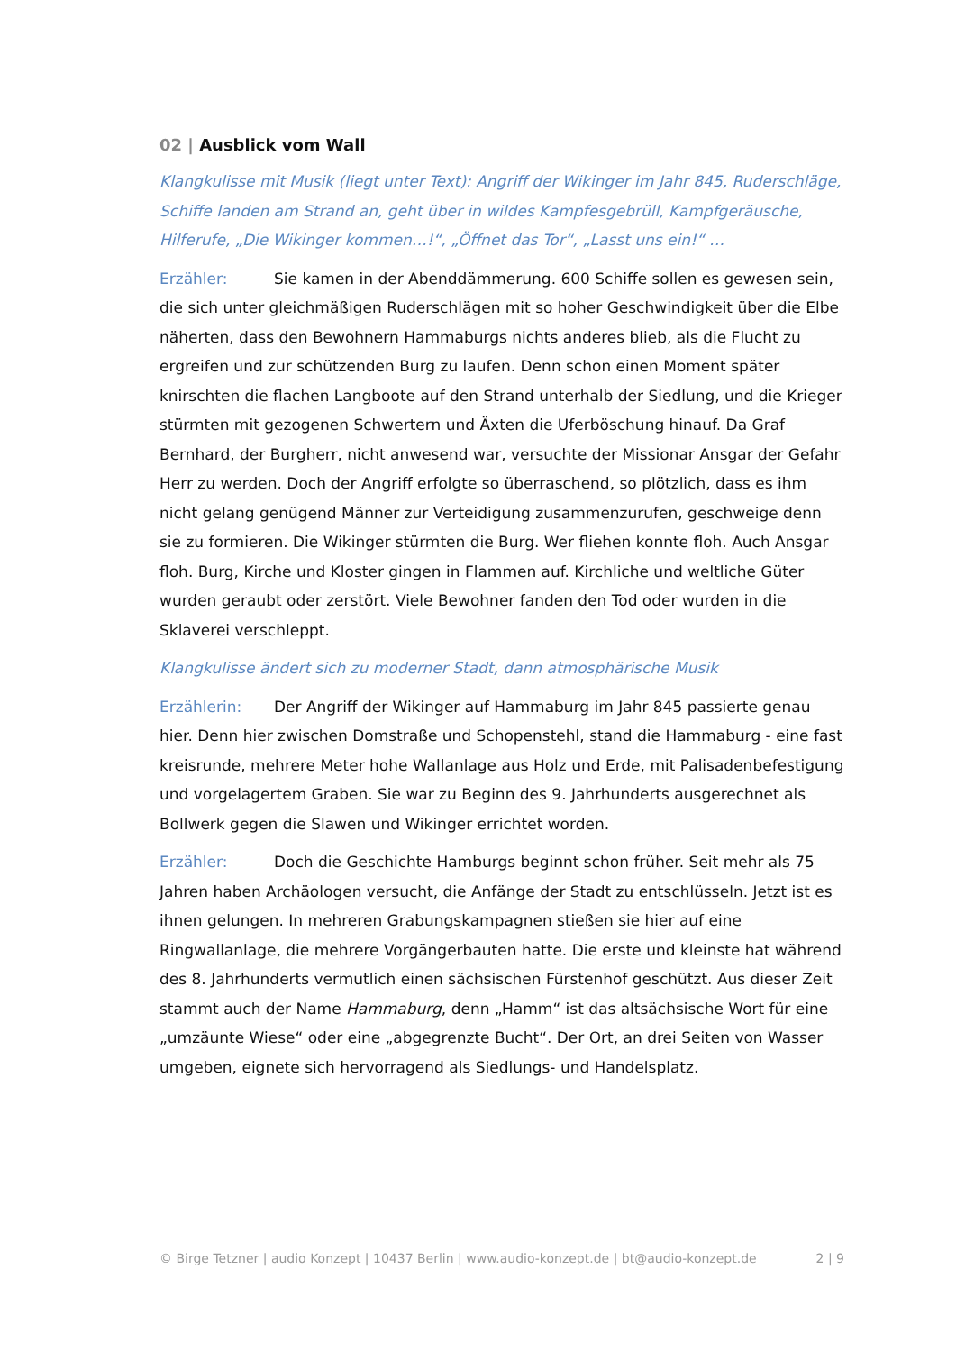02 | Ausblick vom Wall
Klangkulisse mit Musik (liegt unter Text): Angriff der Wikinger im Jahr 845, Ruderschläge, Schiffe landen am Strand an, geht über in wildes Kampfesgebrüll, Kampfgeräusche, Hilferufe, „Die Wikinger kommen…!“, „Öffnet das Tor“, „Lasst uns ein!“ …
Erzähler: Sie kamen in der Abenddämmerung. 600 Schiffe sollen es gewesen sein, die sich unter gleichmäßigen Ruderschlägen mit so hoher Geschwindigkeit über die Elbe näherten, dass den Bewohnern Hammaburgs nichts anderes blieb, als die Flucht zu ergreifen und zur schützenden Burg zu laufen. Denn schon einen Moment später knirschten die flachen Langboote auf den Strand unterhalb der Siedlung, und die Krieger stürmten mit gezogenen Schwertern und Äxten die Uferböschung hinauf. Da Graf Bernhard, der Burgherr, nicht anwesend war, versuchte der Missionar Ansgar der Gefahr Herr zu werden. Doch der Angriff erfolgte so überraschend, so plötzlich, dass es ihm nicht gelang genügend Männer zur Verteidigung zusammenzurufen, geschweige denn sie zu formieren. Die Wikinger stürmten die Burg. Wer fliehen konnte floh. Auch Ansgar floh. Burg, Kirche und Kloster gingen in Flammen auf. Kirchliche und weltliche Güter wurden geraubt oder zerstört. Viele Bewohner fanden den Tod oder wurden in die Sklaverei verschleppt.
Klangkulisse ändert sich zu moderner Stadt, dann atmosphärische Musik
Erzählerin: Der Angriff der Wikinger auf Hammaburg im Jahr 845 passierte genau hier. Denn hier zwischen Domstraße und Schopenstehl, stand die Hammaburg - eine fast kreisrunde, mehrere Meter hohe Wallanlage aus Holz und Erde, mit Palisadenbefestigung und vorgelagertem Graben. Sie war zu Beginn des 9. Jahrhunderts ausgerechnet als Bollwerk gegen die Slawen und Wikinger errichtet worden.
Erzähler: Doch die Geschichte Hamburgs beginnt schon früher. Seit mehr als 75 Jahren haben Archäologen versucht, die Anfänge der Stadt zu entschlüsseln. Jetzt ist es ihnen gelungen. In mehreren Grabungskampagnen stießen sie hier auf eine Ringwallanlage, die mehrere Vorgängerbauten hatte. Die erste und kleinste hat während des 8. Jahrhunderts vermutlich einen sächsischen Fürstenhof geschützt. Aus dieser Zeit stammt auch der Name Hammaburg, denn „Hamm“ ist das altsächsische Wort für eine „umzäunte Wiese“ oder eine „abgegrenzte Bucht“. Der Ort, an drei Seiten von Wasser umgeben, eignete sich hervorragend als Siedlungs- und Handelsplatz.
© Birge Tetzner | audio Konzept | 10437 Berlin | www.audio-konzept.de | bt@audio-konzept.de 2 | 9